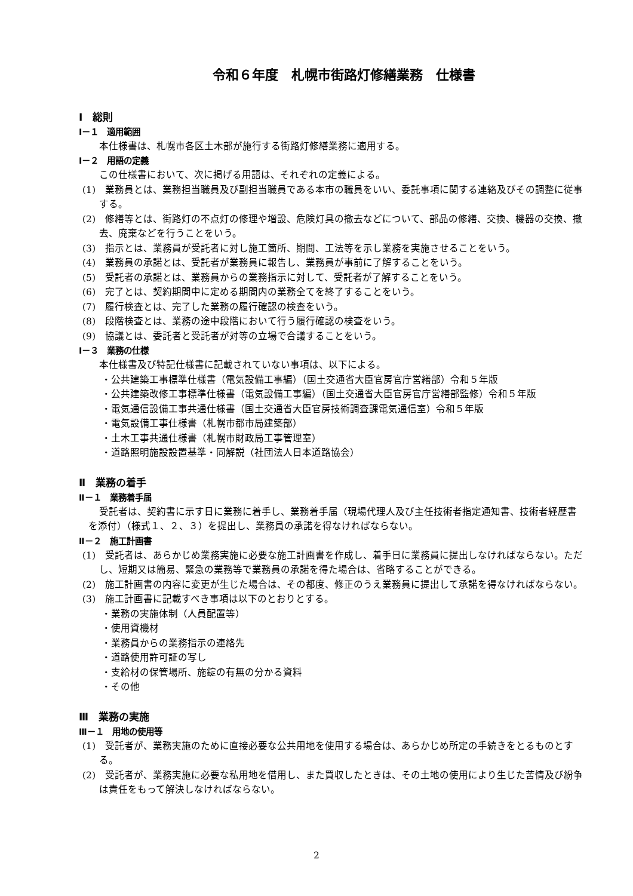令和６年度　札幌市街路灯修繕業務　仕様書
Ⅰ　総則
Ⅰ－１　適用範囲
本仕様書は、札幌市各区土木部が施行する街路灯修繕業務に適用する。
Ⅰ－２　用語の定義
この仕様書において、次に掲げる用語は、それぞれの定義による。
(1)　業務員とは、業務担当職員及び副担当職員である本市の職員をいい、委託事項に関する連絡及びその調整に従事する。
(2)　修繕等とは、街路灯の不点灯の修理や増設、危険灯具の撤去などについて、部品の修繕、交換、機器の交換、撤去、廃棄などを行うことをいう。
(3)　指示とは、業務員が受託者に対し施工箇所、期間、工法等を示し業務を実施させることをいう。
(4)　業務員の承諾とは、受託者が業務員に報告し、業務員が事前に了解することをいう。
(5)　受託者の承諾とは、業務員からの業務指示に対して、受託者が了解することをいう。
(6)　完了とは、契約期間中に定める期間内の業務全てを終了することをいう。
(7)　履行検査とは、完了した業務の履行確認の検査をいう。
(8)　段階検査とは、業務の途中段階において行う履行確認の検査をいう。
(9)　協議とは、委託者と受託者が対等の立場で合議することをいう。
Ⅰ－３　業務の仕様
本仕様書及び特記仕様書に記載されていない事項は、以下による。
・公共建築工事標準仕様書（電気設備工事編）（国土交通省大臣官房官庁営繕部）令和５年版
・公共建築改修工事標準仕様書（電気設備工事編）（国土交通省大臣官房官庁営繕部監修）令和５年版
・電気通信設備工事共通仕様書（国土交通省大臣官房技術調査課電気通信室）令和５年版
・電気設備工事仕様書（札幌市都市局建築部）
・土木工事共通仕様書（札幌市財政局工事管理室）
・道路照明施設設置基準・同解説（社団法人日本道路協会）
Ⅱ　業務の着手
Ⅱ－１　業務着手届
受託者は、契約書に示す日に業務に着手し、業務着手届（現場代理人及び主任技術者指定通知書、技術者経歴書を添付）（様式１、２、３）を提出し、業務員の承諾を得なければならない。
Ⅱ－２　施工計画書
(1)　受託者は、あらかじめ業務実施に必要な施工計画書を作成し、着手日に業務員に提出しなければならない。ただし、短期又は簡易、緊急の業務等で業務員の承諾を得た場合は、省略することができる。
(2)　施工計画書の内容に変更が生じた場合は、その都度、修正のうえ業務員に提出して承諾を得なければならない。
(3)　施工計画書に記載すべき事項は以下のとおりとする。
・業務の実施体制（人員配置等）
・使用資機材
・業務員からの業務指示の連絡先
・道路使用許可証の写し
・支給材の保管場所、施錠の有無の分かる資料
・その他
Ⅲ　業務の実施
Ⅲ－１　用地の使用等
(1)　受託者が、業務実施のために直接必要な公共用地を使用する場合は、あらかじめ所定の手続きをとるものとする。
(2)　受託者が、業務実施に必要な私用地を借用し、また買収したときは、その土地の使用により生じた苦情及び紛争は責任をもって解決しなければならない。
2